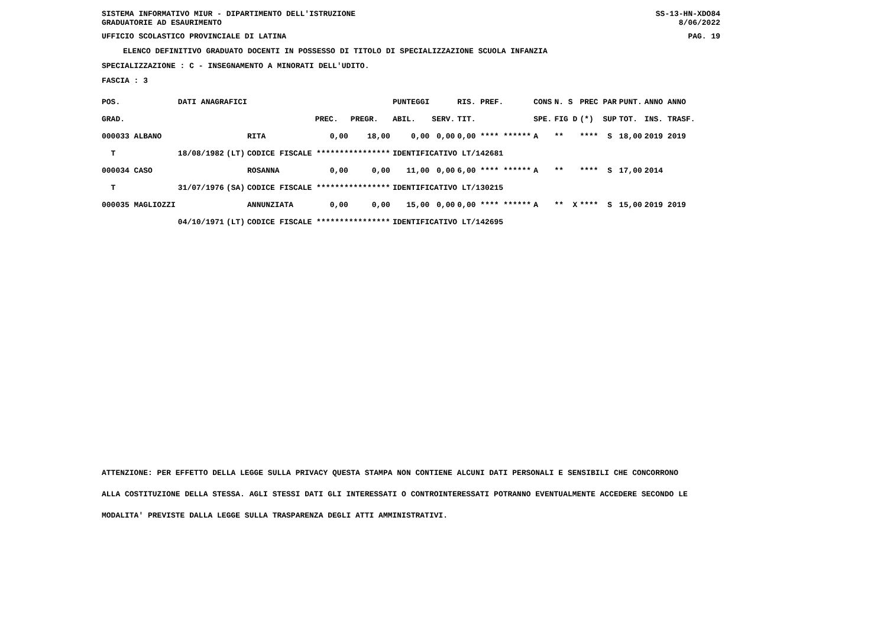SISTEMA INFORMATIVO MIUR - DIPARTIMENTO DELL'ISTRUZIONE
GRADUATORIE AD ESAURIMENTO
SS-13-HN-XDO84
8/06/2022
UFFICIO SCOLASTICO PROVINCIALE DI LATINA
PAG. 19
ELENCO DEFINITIVO GRADUATO DOCENTI IN POSSESSO DI TITOLO DI SPECIALIZZAZIONE SCUOLA INFANZIA
SPECIALIZZAZIONE : C - INSEGNAMENTO A MINORATI DELL'UDITO.
FASCIA : 3
| POS. | DATI ANAGRAFICI | | | | | PUNTEGGI | | RIS. PREF. | CONS | N. S | PREC PAR | PUNT. | ANNO ANNO |
| --- | --- | --- | --- | --- | --- | --- | --- | --- | --- | --- | --- | --- | --- |
| GRAD. | | | | PREC. | PREGR. | ABIL. | SERV. | TIT. | SPE. | FIG D | (*) SUP | TOT. | INS. TRASF. |
| 000033 ALBANO | | | RITA | 0,00 | 18,00 | 0,00 | 0,00 | 0,00 **** ****** | A | ** | **** S | 18,00 | 2019 2019 |
| T | 18/08/1982 | (LT) | CODICE FISCALE **************** | | | IDENTIFICATIVO LT/142681 | | | | | | | |
| 000034 CASO | | | ROSANNA | 0,00 | 0,00 | 11,00 | 0,00 | 6,00 **** ****** | A | ** | **** S | 17,00 | 2014 |
| T | 31/07/1976 | (SA) | CODICE FISCALE **************** | | | IDENTIFICATIVO LT/130215 | | | | | | | |
| 000035 MAGLIOZZI | | | ANNUNZIATA | 0,00 | 0,00 | 15,00 | 0,00 | 0,00 **** ****** | A | ** X | **** S | 15,00 | 2019 2019 |
| | 04/10/1971 | (LT) | CODICE FISCALE **************** | | | IDENTIFICATIVO LT/142695 | | | | | | | |
ATTENZIONE: PER EFFETTO DELLA LEGGE SULLA PRIVACY QUESTA STAMPA NON CONTIENE ALCUNI DATI PERSONALI E SENSIBILI CHE CONCORRONO
ALLA COSTITUZIONE DELLA STESSA. AGLI STESSI DATI GLI INTERESSATI O CONTROINTERESSATI POTRANNO EVENTUALMENTE ACCEDERE SECONDO LE
MODALITA' PREVISTE DALLA LEGGE SULLA TRASPARENZA DEGLI ATTI AMMINISTRATIVI.